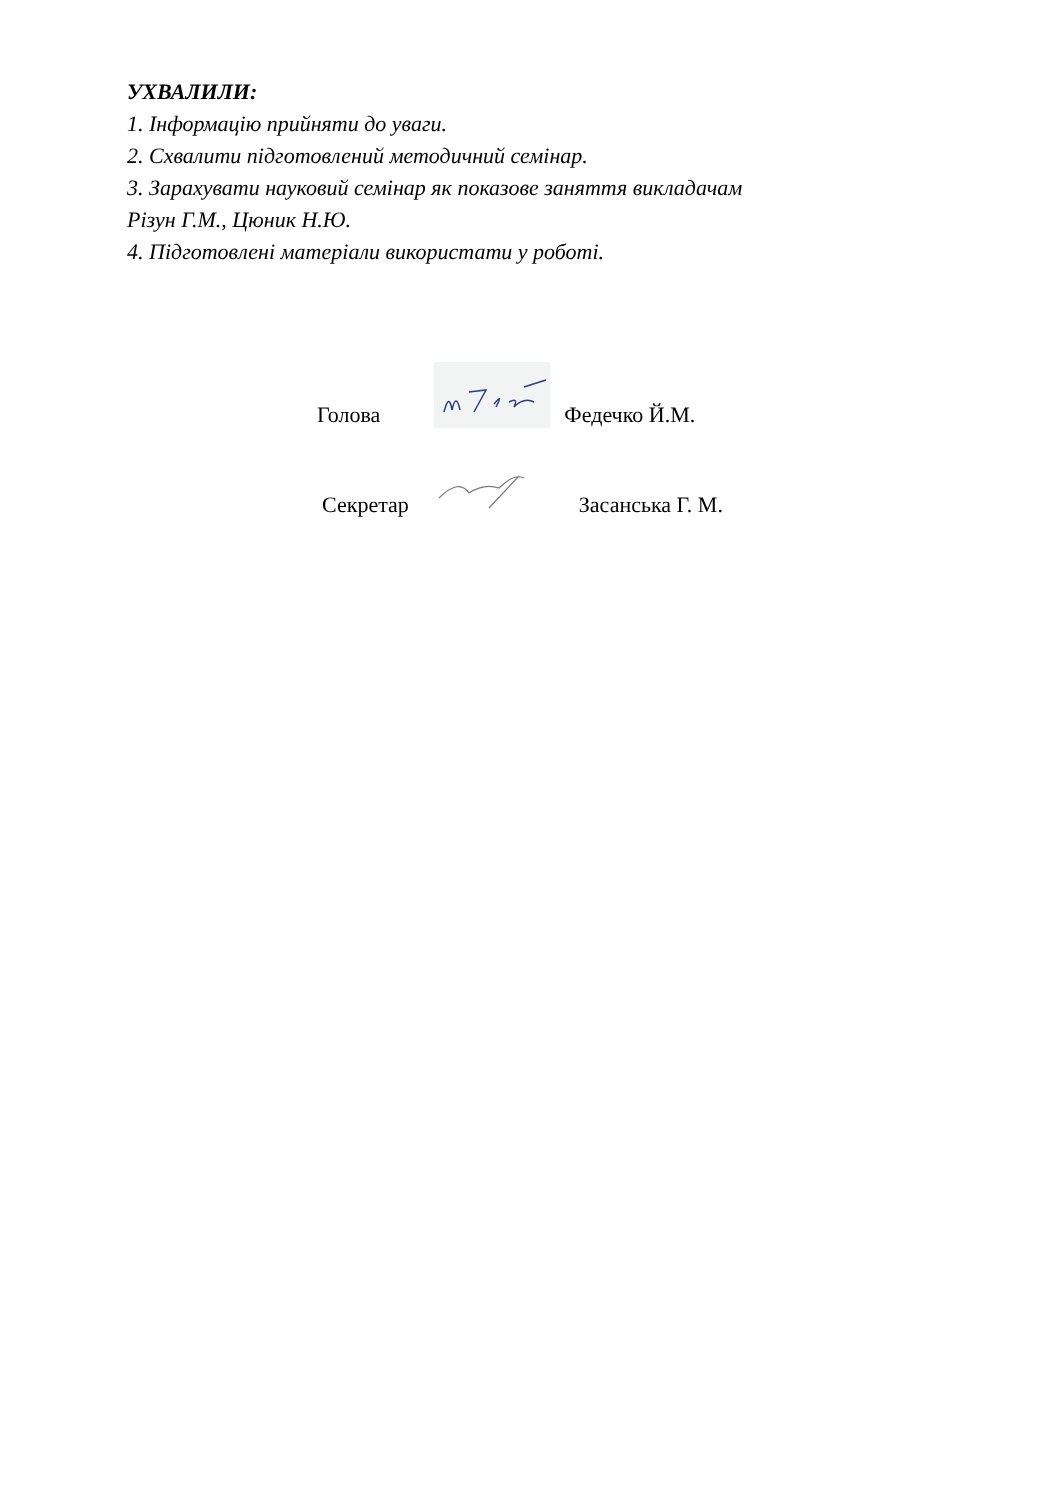УХВАЛИЛИ:
1. Інформацію прийняти до уваги.
2. Схвалити підготовлений методичний семінар.
3. Зарахувати науковий семінар як показове заняття викладачам
Різун Г.М., Цюник Н.Ю.
4. Підготовлені матеріали використати у роботі.
Голова Федечко Й.М.
Секретар Засанська Г. М.